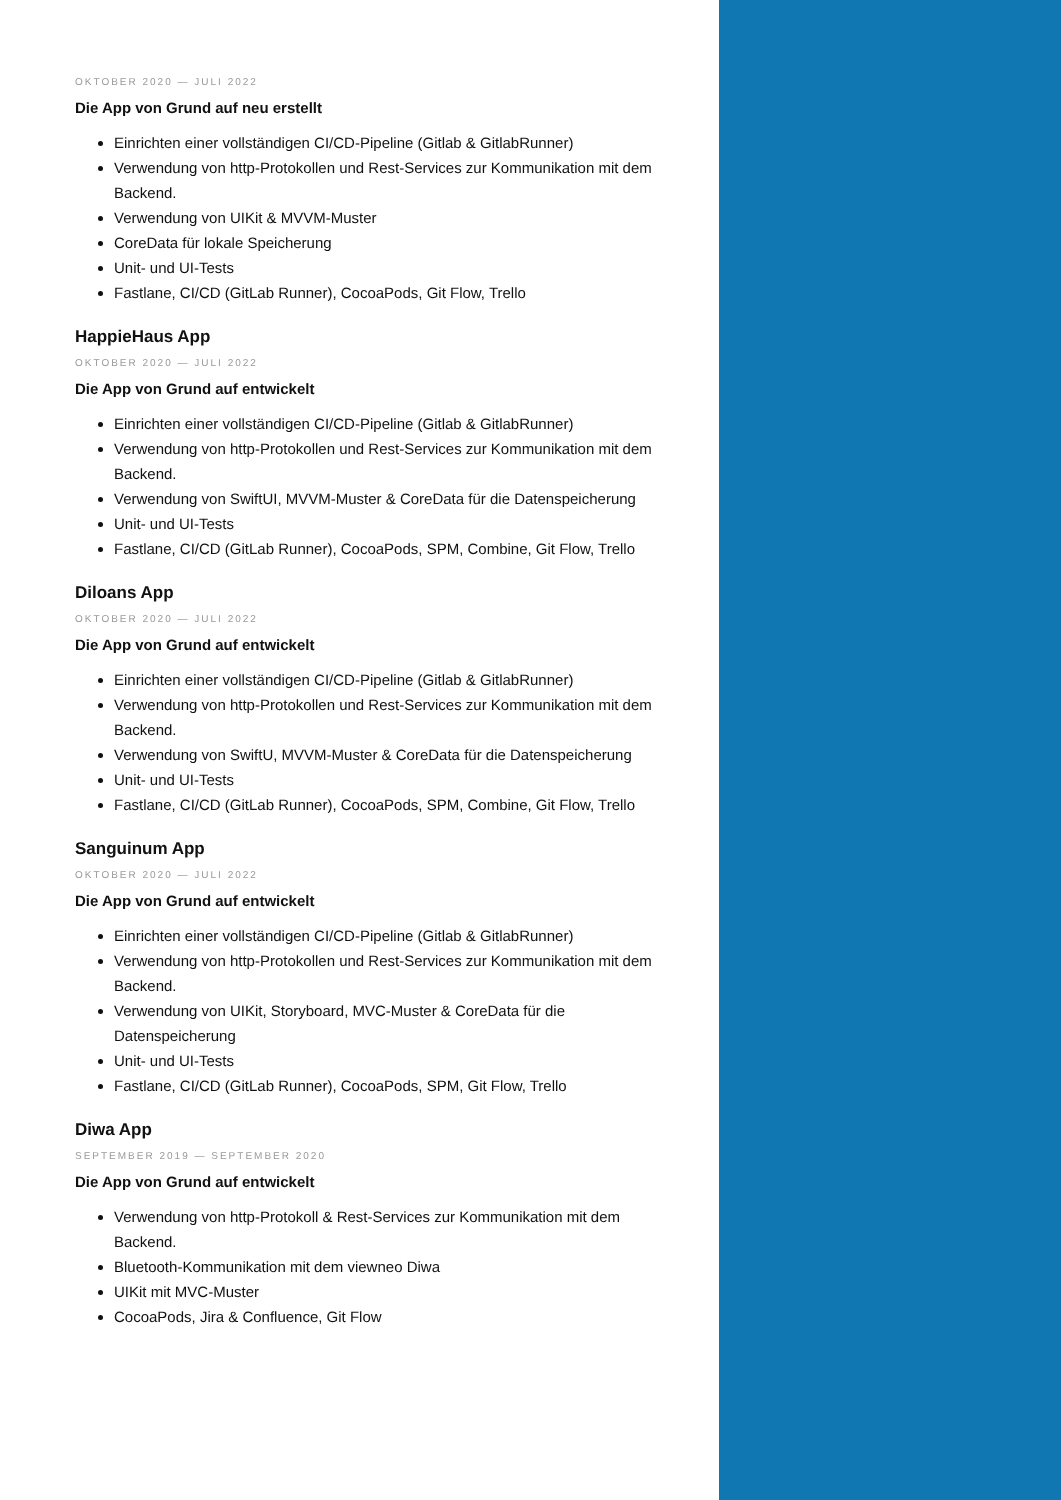OKTOBER 2020 — JULI 2022
Die App von Grund auf neu erstellt
Einrichten einer vollständigen CI/CD-Pipeline (Gitlab & GitlabRunner)
Verwendung von http-Protokollen und Rest-Services zur Kommunikation mit dem Backend.
Verwendung von UIKit & MVVM-Muster
CoreData für lokale Speicherung
Unit- und UI-Tests
Fastlane, CI/CD (GitLab Runner), CocoaPods, Git Flow, Trello
HappieHaus App
OKTOBER 2020 — JULI 2022
Die App von Grund auf entwickelt
Einrichten einer vollständigen CI/CD-Pipeline (Gitlab & GitlabRunner)
Verwendung von http-Protokollen und Rest-Services zur Kommunikation mit dem Backend.
Verwendung von SwiftUI, MVVM-Muster & CoreData für die Datenspeicherung
Unit- und UI-Tests
Fastlane, CI/CD (GitLab Runner), CocoaPods, SPM, Combine, Git Flow, Trello
Diloans App
OKTOBER 2020 — JULI 2022
Die App von Grund auf entwickelt
Einrichten einer vollständigen CI/CD-Pipeline (Gitlab & GitlabRunner)
Verwendung von http-Protokollen und Rest-Services zur Kommunikation mit dem Backend.
Verwendung von SwiftU, MVVM-Muster & CoreData für die Datenspeicherung
Unit- und UI-Tests
Fastlane, CI/CD (GitLab Runner), CocoaPods, SPM, Combine, Git Flow, Trello
Sanguinum App
OKTOBER 2020 — JULI 2022
Die App von Grund auf entwickelt
Einrichten einer vollständigen CI/CD-Pipeline (Gitlab & GitlabRunner)
Verwendung von http-Protokollen und Rest-Services zur Kommunikation mit dem Backend.
Verwendung von UIKit, Storyboard, MVC-Muster & CoreData für die Datenspeicherung
Unit- und UI-Tests
Fastlane, CI/CD (GitLab Runner), CocoaPods, SPM, Git Flow, Trello
Diwa App
SEPTEMBER 2019 — SEPTEMBER 2020
Die App von Grund auf entwickelt
Verwendung von http-Protokoll & Rest-Services zur Kommunikation mit dem Backend.
Bluetooth-Kommunikation mit dem viewneo Diwa
UIKit mit MVC-Muster
CocoaPods, Jira & Confluence, Git Flow